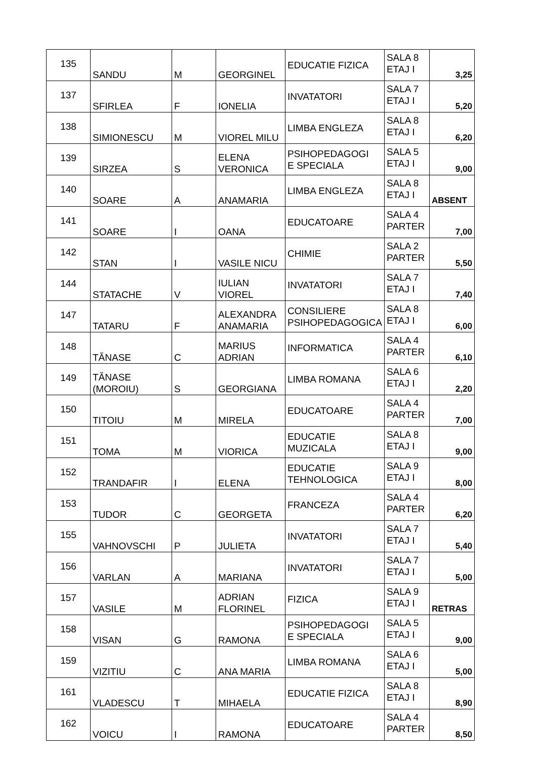| 135 | SANDU | M | GEORGINEL | EDUCATIE FIZICA | SALA 8 ETAJ I | 3,25 |
| 137 | SFIRLEA | F | IONELIA | INVATATORI | SALA 7 ETAJ I | 5,20 |
| 138 | SIMIONESCU | M | VIOREL MILU | LIMBA ENGLEZA | SALA 8 ETAJ I | 6,20 |
| 139 | SIRZEA | S | ELENA VERONICA | PSIHOPEDAGOGI E SPECIALA | SALA 5 ETAJ I | 9,00 |
| 140 | SOARE | A | ANAMARIA | LIMBA ENGLEZA | SALA 8 ETAJ I | ABSENT |
| 141 | SOARE | I | OANA | EDUCATOARE | SALA 4 PARTER | 7,00 |
| 142 | STAN | I | VASILE NICU | CHIMIE | SALA 2 PARTER | 5,50 |
| 144 | STATACHE | V | IULIAN VIOREL | INVATATORI | SALA 7 ETAJ I | 7,40 |
| 147 | TATARU | F | ALEXANDRA ANAMARIA | CONSILIERE PSIHOPEDAGOGICA | SALA 8 ETAJ I | 6,00 |
| 148 | TĂNASE | C | MARIUS ADRIAN | INFORMATICA | SALA 4 PARTER | 6,10 |
| 149 | TĂNASE (MOROIU) | S | GEORGIANA | LIMBA ROMANA | SALA 6 ETAJ I | 2,20 |
| 150 | TITOIU | M | MIRELA | EDUCATOARE | SALA 4 PARTER | 7,00 |
| 151 | TOMA | M | VIORICA | EDUCATIE MUZICALA | SALA 8 ETAJ I | 9,00 |
| 152 | TRANDAFIR | I | ELENA | EDUCATIE TEHNOLOGICA | SALA 9 ETAJ I | 8,00 |
| 153 | TUDOR | C | GEORGETA | FRANCEZA | SALA 4 PARTER | 6,20 |
| 155 | VAHNOVSCHI | P | JULIETA | INVATATORI | SALA 7 ETAJ I | 5,40 |
| 156 | VARLAN | A | MARIANA | INVATATORI | SALA 7 ETAJ I | 5,00 |
| 157 | VASILE | M | ADRIAN FLORINEL | FIZICA | SALA 9 ETAJ I | RETRAS |
| 158 | VISAN | G | RAMONA | PSIHOPEDAGOGI E SPECIALA | SALA 5 ETAJ I | 9,00 |
| 159 | VIZITIU | C | ANA MARIA | LIMBA ROMANA | SALA 6 ETAJ I | 5,00 |
| 161 | VLADESCU | T | MIHAELA | EDUCATIE FIZICA | SALA 8 ETAJ I | 8,90 |
| 162 | VOICU | I | RAMONA | EDUCATOARE | SALA 4 PARTER | 8,50 |